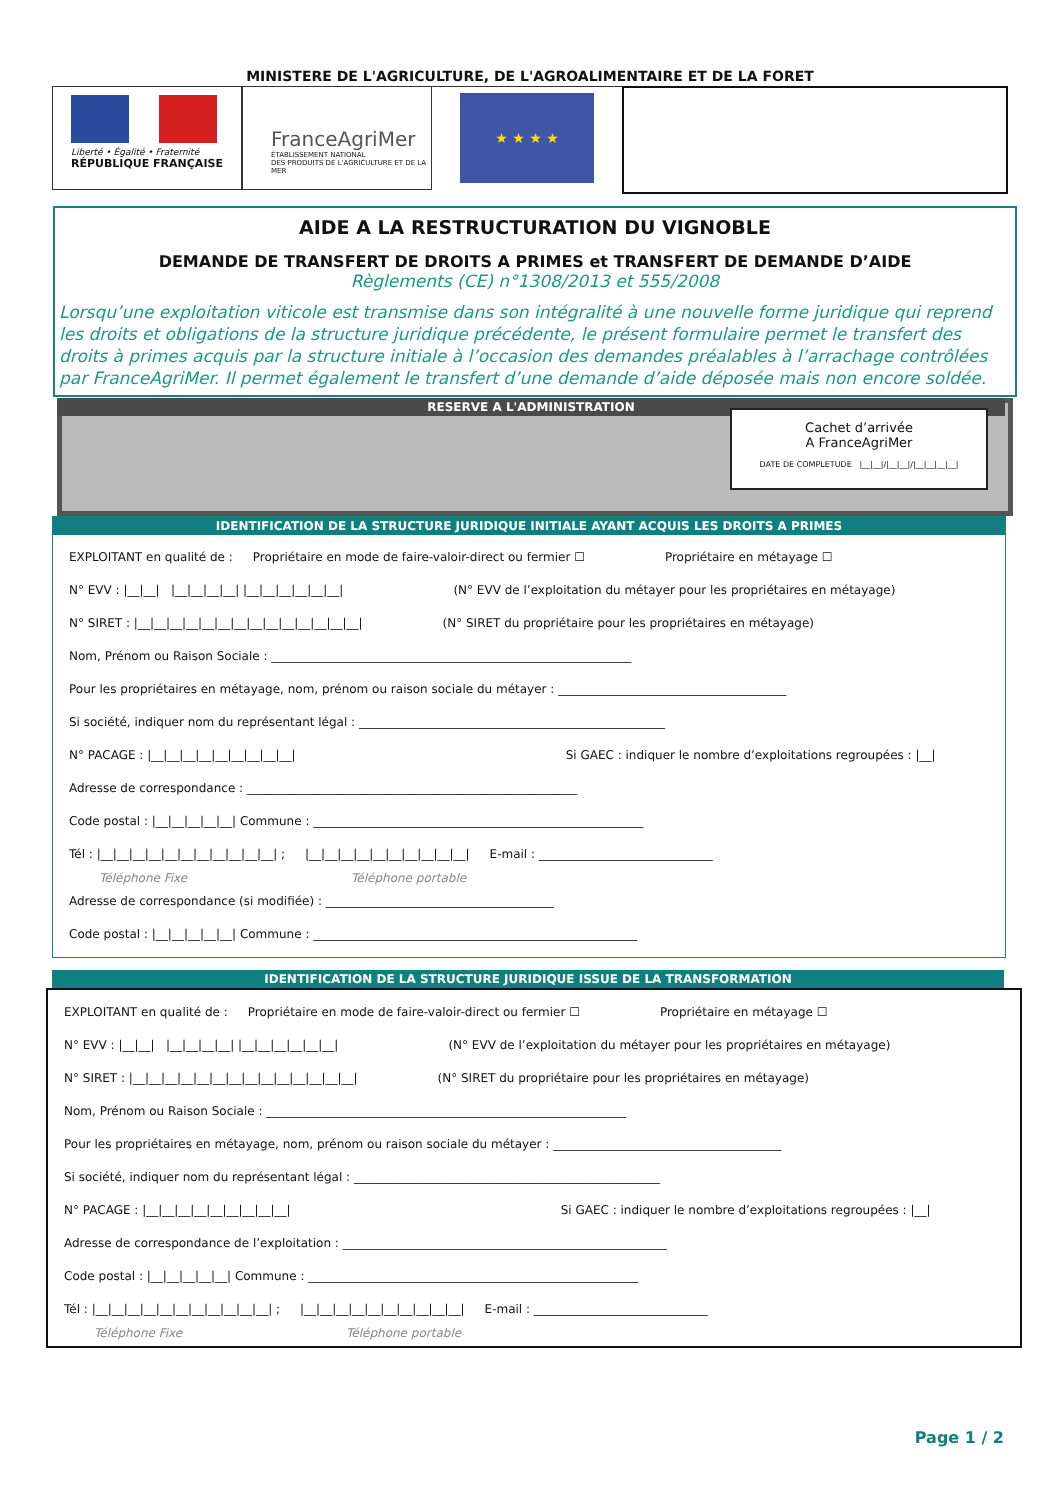MINISTERE DE L'AGRICULTURE, DE L'AGROALIMENTAIRE ET DE LA FORET
Liberté • Égalité • Fraternité
RÉPUBLIQUE FRANÇAISE
FranceAgriMer
ÉTABLISSEMENT NATIONAL
DES PRODUITS DE L'AGRICULTURE ET DE LA MER
★ ★ ★ ★
AIDE A LA RESTRUCTURATION DU VIGNOBLE
DEMANDE DE TRANSFERT DE DROITS A PRIMES et TRANSFERT DE DEMANDE D’AIDE
Règlements (CE) n°1308/2013 et 555/2008
Lorsqu’une exploitation viticole est transmise dans son intégralité à une nouvelle forme juridique qui reprend les droits et obligations de la structure juridique précédente, le présent formulaire permet le transfert des droits à primes acquis par la structure initiale à l’occasion des demandes préalables à l’arrachage contrôlées par FranceAgriMer. Il permet également le transfert d’une demande d’aide déposée mais non encore soldée.
RESERVE A L'ADMINISTRATION
Cachet d’arrivée
A FranceAgriMer
DATE DE COMPLETUDE |__|__|/|__|__|/|__|__|__|__|
IDENTIFICATION DE LA STRUCTURE JURIDIQUE INITIALE AYANT ACQUIS LES DROITS A PRIMES
EXPLOITANT en qualité de : Propriétaire en mode de faire-valoir-direct ou fermier ☐ Propriétaire en métayage ☐
N° EVV : |__|__| |__|__|__|__| |__|__|__|__|__|__| (N° EVV de l’exploitation du métayer pour les propriétaires en métayage)
N° SIRET : |__|__|__|__|__|__|__|__|__|__|__|__|__|__| (N° SIRET du propriétaire pour les propriétaires en métayage)
Nom, Prénom ou Raison Sociale : ____________________________________________________________
Pour les propriétaires en métayage, nom, prénom ou raison sociale du métayer : ______________________________________
Si société, indiquer nom du représentant légal : ___________________________________________________
N° PACAGE : |__|__|__|__|__|__|__|__|__| Si GAEC : indiquer le nombre d’exploitations regroupées : |__|
Adresse de correspondance : _______________________________________________________
Code postal : |__|__|__|__|__| Commune : _______________________________________________________
Tél : |__|__|__|__|__|__|__|__|__|__|__| ; |__|__|__|__|__|__|__|__|__|__| E-mail : _____________________________
Téléphone Fixe Téléphone portable
Adresse de correspondance (si modifiée) : ______________________________________
Code postal : |__|__|__|__|__| Commune : ______________________________________________________
IDENTIFICATION DE LA STRUCTURE JURIDIQUE ISSUE DE LA TRANSFORMATION
EXPLOITANT en qualité de : Propriétaire en mode de faire-valoir-direct ou fermier ☐ Propriétaire en métayage ☐
N° EVV : |__|__| |__|__|__|__| |__|__|__|__|__|__| (N° EVV de l’exploitation du métayer pour les propriétaires en métayage)
N° SIRET : |__|__|__|__|__|__|__|__|__|__|__|__|__|__| (N° SIRET du propriétaire pour les propriétaires en métayage)
Nom, Prénom ou Raison Sociale : ____________________________________________________________
Pour les propriétaires en métayage, nom, prénom ou raison sociale du métayer : ______________________________________
Si société, indiquer nom du représentant légal : ___________________________________________________
N° PACAGE : |__|__|__|__|__|__|__|__|__| Si GAEC : indiquer le nombre d’exploitations regroupées : |__|
Adresse de correspondance de l’exploitation : ______________________________________________________
Code postal : |__|__|__|__|__| Commune : _______________________________________________________
Tél : |__|__|__|__|__|__|__|__|__|__|__| ; |__|__|__|__|__|__|__|__|__|__| E-mail : _____________________________
Téléphone Fixe Téléphone portable
Page 1 / 2